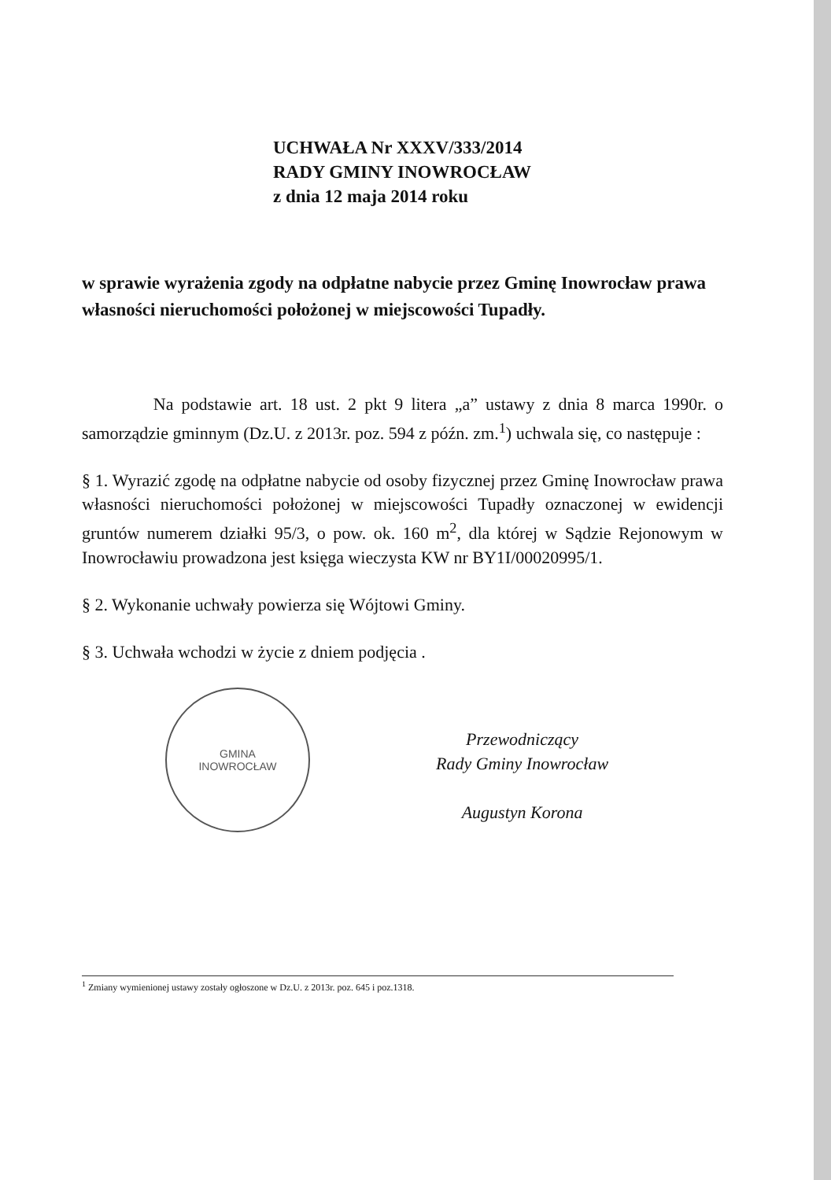UCHWAŁA Nr XXXV/333/2014
RADY GMINY INOWROCŁAW
z dnia 12 maja 2014 roku
w sprawie wyrażenia zgody na odpłatne nabycie przez Gminę Inowrocław prawa własności nieruchomości położonej w miejscowości Tupadły.
Na podstawie art. 18 ust. 2 pkt 9 litera „a” ustawy z dnia 8 marca 1990r. o samorządzie gminnym (Dz.U. z 2013r. poz. 594 z późn. zm.<sup>1</sup>) uchwala się, co następuje :
§ 1. Wyrazić zgodę na odpłatne nabycie od osoby fizycznej przez Gminę Inowrocław prawa własności nieruchomości położonej w miejscowości Tupadły oznaczonej w ewidencji gruntów numerem działki 95/3, o pow. ok. 160 m<sup>2</sup>, dla której w Sądzie Rejonowym w Inowrocławiu prowadzona jest księga wieczysta KW nr BY1I/00020995/1.
§ 2. Wykonanie uchwały powierza się Wójtowi Gminy.
§ 3. Uchwała wchodzi w życie z dniem podjęcia .
GMINA
INOWROCŁAW
Przewodniczący
Rady Gminy Inowrocław
Augustyn Korona
<sup>1</sup> Zmiany wymienionej ustawy zostały ogłoszone w Dz.U. z 2013r. poz. 645 i poz.1318.